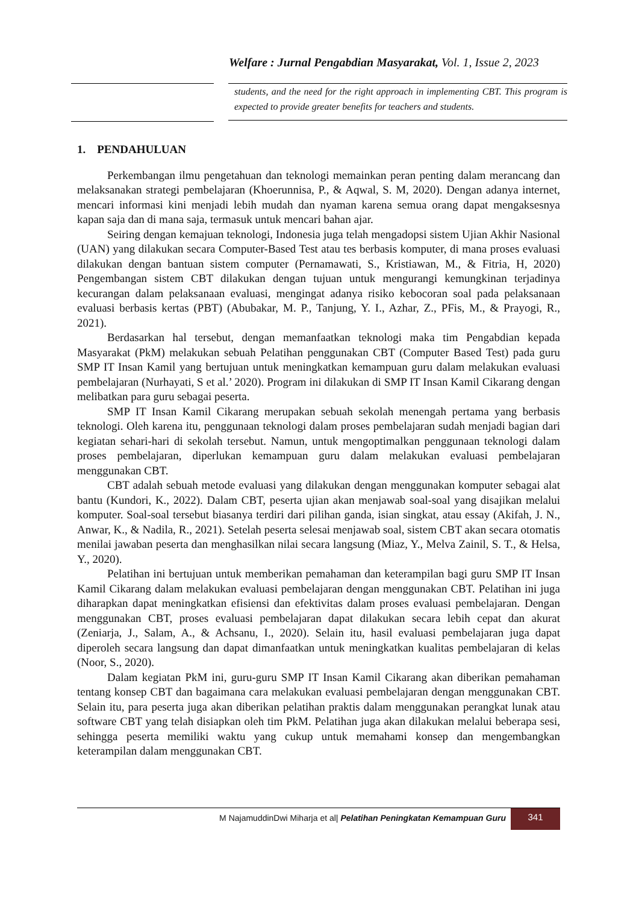Welfare : Jurnal Pengabdian Masyarakat, Vol. 1, Issue 2, 2023
students, and the need for the right approach in implementing CBT. This program is expected to provide greater benefits for teachers and students.
1. PENDAHULUAN
Perkembangan ilmu pengetahuan dan teknologi memainkan peran penting dalam merancang dan melaksanakan strategi pembelajaran (Khoerunnisa, P., & Aqwal, S. M, 2020). Dengan adanya internet, mencari informasi kini menjadi lebih mudah dan nyaman karena semua orang dapat mengaksesnya kapan saja dan di mana saja, termasuk untuk mencari bahan ajar.
Seiring dengan kemajuan teknologi, Indonesia juga telah mengadopsi sistem Ujian Akhir Nasional (UAN) yang dilakukan secara Computer-Based Test atau tes berbasis komputer, di mana proses evaluasi dilakukan dengan bantuan sistem computer (Pernamawati, S., Kristiawan, M., & Fitria, H, 2020) Pengembangan sistem CBT dilakukan dengan tujuan untuk mengurangi kemungkinan terjadinya kecurangan dalam pelaksanaan evaluasi, mengingat adanya risiko kebocoran soal pada pelaksanaan evaluasi berbasis kertas (PBT) (Abubakar, M. P., Tanjung, Y. I., Azhar, Z., PFis, M., & Prayogi, R., 2021).
Berdasarkan hal tersebut, dengan memanfaatkan teknologi maka tim Pengabdian kepada Masyarakat (PkM) melakukan sebuah Pelatihan penggunakan CBT (Computer Based Test) pada guru SMP IT Insan Kamil yang bertujuan untuk meningkatkan kemampuan guru dalam melakukan evaluasi pembelajaran (Nurhayati, S et al.’ 2020). Program ini dilakukan di SMP IT Insan Kamil Cikarang dengan melibatkan para guru sebagai peserta.
SMP IT Insan Kamil Cikarang merupakan sebuah sekolah menengah pertama yang berbasis teknologi. Oleh karena itu, penggunaan teknologi dalam proses pembelajaran sudah menjadi bagian dari kegiatan sehari-hari di sekolah tersebut. Namun, untuk mengoptimalkan penggunaan teknologi dalam proses pembelajaran, diperlukan kemampuan guru dalam melakukan evaluasi pembelajaran menggunakan CBT.
CBT adalah sebuah metode evaluasi yang dilakukan dengan menggunakan komputer sebagai alat bantu (Kundori, K., 2022). Dalam CBT, peserta ujian akan menjawab soal-soal yang disajikan melalui komputer. Soal-soal tersebut biasanya terdiri dari pilihan ganda, isian singkat, atau essay (Akifah, J. N., Anwar, K., & Nadila, R., 2021). Setelah peserta selesai menjawab soal, sistem CBT akan secara otomatis menilai jawaban peserta dan menghasilkan nilai secara langsung (Miaz, Y., Melva Zainil, S. T., & Helsa, Y., 2020).
Pelatihan ini bertujuan untuk memberikan pemahaman dan keterampilan bagi guru SMP IT Insan Kamil Cikarang dalam melakukan evaluasi pembelajaran dengan menggunakan CBT. Pelatihan ini juga diharapkan dapat meningkatkan efisiensi dan efektivitas dalam proses evaluasi pembelajaran. Dengan menggunakan CBT, proses evaluasi pembelajaran dapat dilakukan secara lebih cepat dan akurat (Zeniarja, J., Salam, A., & Achsanu, I., 2020). Selain itu, hasil evaluasi pembelajaran juga dapat diperoleh secara langsung dan dapat dimanfaatkan untuk meningkatkan kualitas pembelajaran di kelas (Noor, S., 2020).
Dalam kegiatan PkM ini, guru-guru SMP IT Insan Kamil Cikarang akan diberikan pemahaman tentang konsep CBT dan bagaimana cara melakukan evaluasi pembelajaran dengan menggunakan CBT. Selain itu, para peserta juga akan diberikan pelatihan praktis dalam menggunakan perangkat lunak atau software CBT yang telah disiapkan oleh tim PkM. Pelatihan juga akan dilakukan melalui beberapa sesi, sehingga peserta memiliki waktu yang cukup untuk memahami konsep dan mengembangkan keterampilan dalam menggunakan CBT.
M NajamuddinDwi Miharja et al| Pelatihan Peningkatan Kemampuan Guru 341